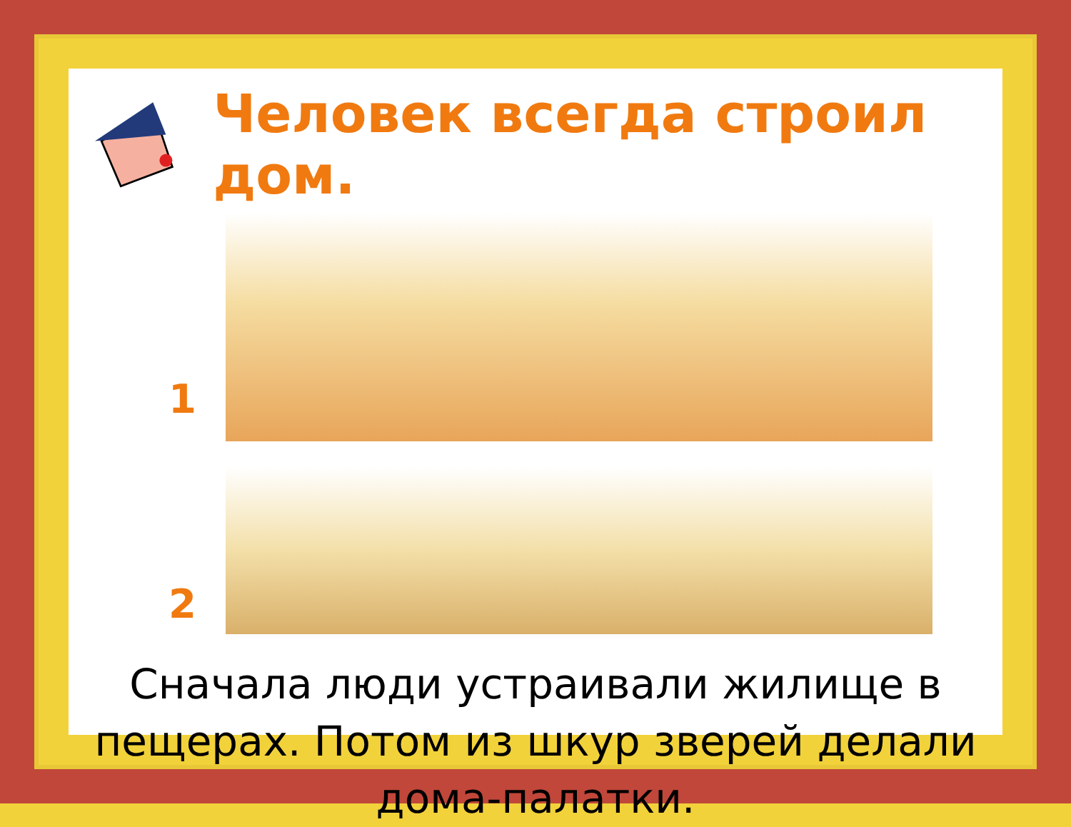Человек всегда строил дом.
1
2
Сначала люди устраивали жилище в пещерах. Потом из шкур зверей делали дома-палатки.